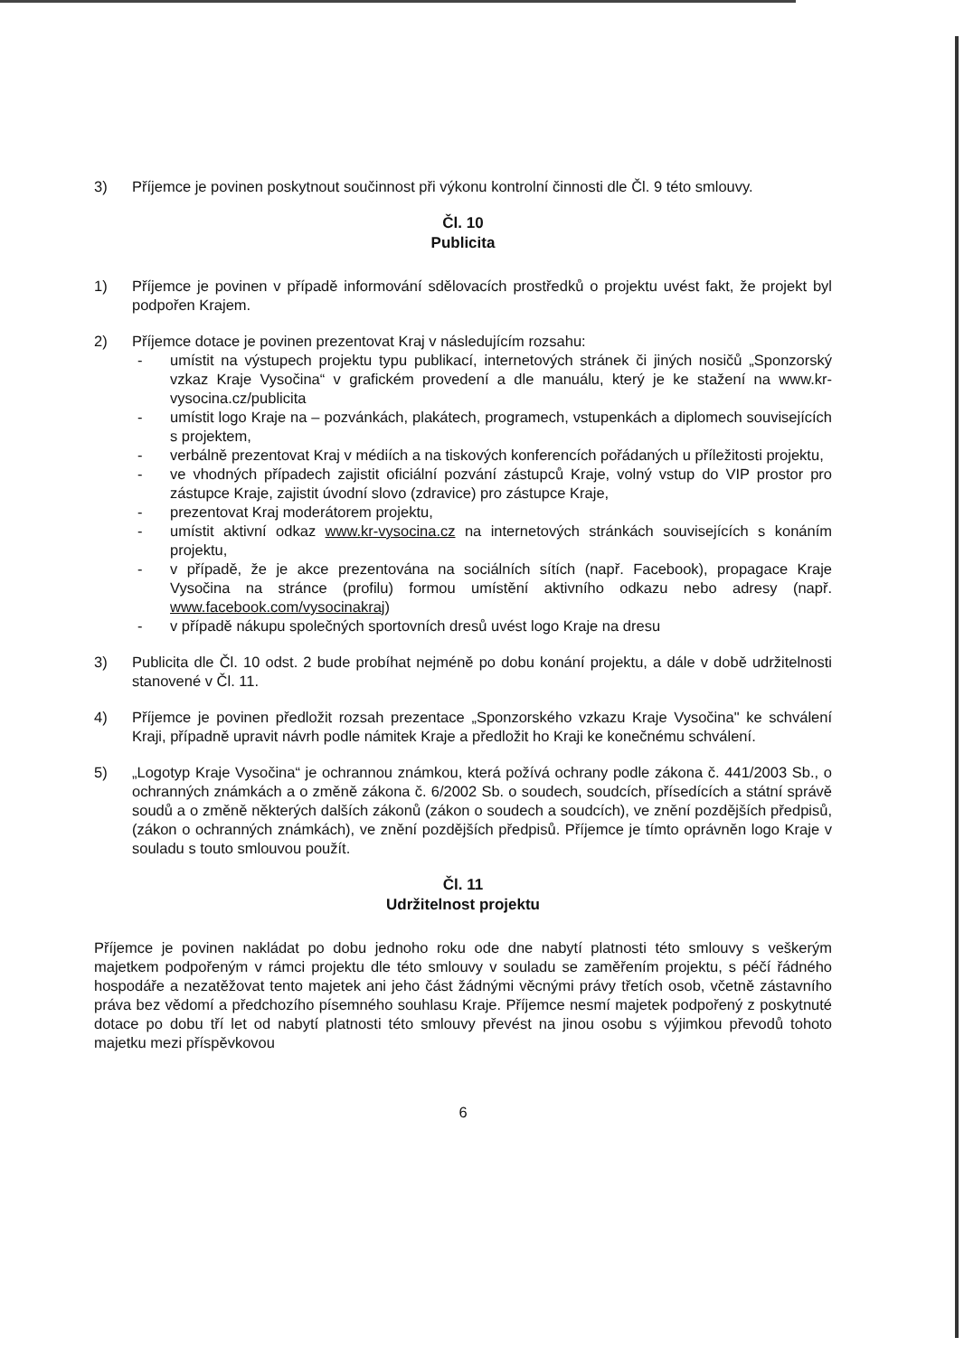3) Příjemce je povinen poskytnout součinnost při výkonu kontrolní činnosti dle Čl. 9 této smlouvy.
Čl. 10
Publicita
1) Příjemce je povinen v případě informování sdělovacích prostředků o projektu uvést fakt, že projekt byl podpořen Krajem.
2) Příjemce dotace je povinen prezentovat Kraj v následujícím rozsahu:
- umístit na výstupech projektu typu publikací, internetových stránek či jiných nosičů „Sponzorský vzkaz Kraje Vysočina“ v grafickém provedení a dle manuálu, který je ke stažení na www.kr-vysocina.cz/publicita
- umístit logo Kraje na – pozvánkách, plakátech, programech, vstupenkách a diplomech souvisejících s projektem,
- verbálně prezentovat Kraj v médiích a na tiskových konferencích pořádaných u příležitosti projektu,
- ve vhodných případech zajistit oficiální pozvání zástupců Kraje, volný vstup do VIP prostor pro zástupce Kraje, zajistit úvodní slovo (zdravice) pro zástupce Kraje,
- prezentovat Kraj moderátorem projektu,
- umístit aktivní odkaz www.kr-vysocina.cz na internetových stránkách souvisejících s konáním projektu,
- v případě, že je akce prezentována na sociálních sítích (např. Facebook), propagace Kraje Vysočina na stránce (profilu) formou umístění aktivního odkazu nebo adresy (např. www.facebook.com/vysocinakraj)
- v případě nákupu společných sportovních dresů uvést logo Kraje na dresu
3) Publicita dle Čl. 10 odst. 2 bude probíhat nejméně po dobu konání projektu, a dále v době udržitelnosti stanovené v Čl. 11.
4) Příjemce je povinen předložit rozsah prezentace „Sponzorského vzkazu Kraje Vysočina" ke schválení Kraji, případně upravit návrh podle námitek Kraje a předložit ho Kraji ke konečnému schválení.
5) „Logotyp Kraje Vysočina“ je ochrannou známkou, která požívá ochrany podle zákona č. 441/2003 Sb., o ochranných známkách a o změně zákona č. 6/2002 Sb. o soudech, soudcích, přísedících a státní správě soudů a o změně některých dalších zákonů (zákon o soudech a soudcích), ve znění pozdějších předpisů, (zákon o ochranných známkách), ve znění pozdějších předpisů. Příjemce je tímto oprávněn logo Kraje v souladu s touto smlouvou použít.
Čl. 11
Udržitelnost projektu
Příjemce je povinen nakládat po dobu jednoho roku ode dne nabytí platnosti této smlouvy s veškerým majetkem podpořeným v rámci projektu dle této smlouvy v souladu se zaměřením projektu, s péčí řádného hospodáře a nezatěžovat tento majetek ani jeho část žádnými věcnými právy třetích osob, včetně zástavního práva bez vědomí a předchozího písemného souhlasu Kraje. Příjemce nesmí majetek podpořený z poskytnuté dotace po dobu tří let od nabytí platnosti této smlouvy převést na jinou osobu s výjimkou převodů tohoto majetku mezi příspěvkovou
6